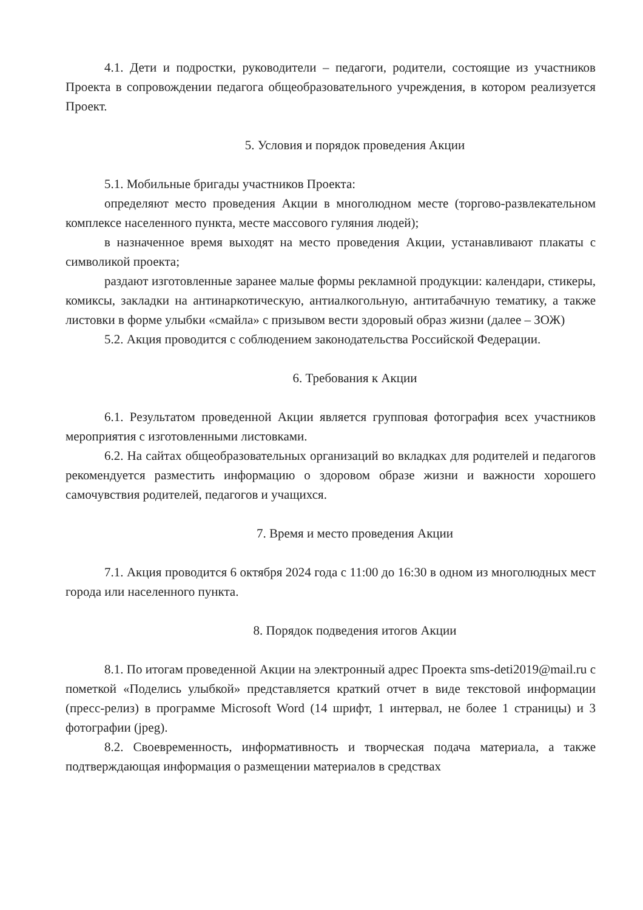4.1. Дети и подростки, руководители – педагоги, родители, состоящие из участников Проекта в сопровождении педагога общеобразовательного учреждения, в котором реализуется Проект.
5. Условия и порядок проведения Акции
5.1. Мобильные бригады участников Проекта:
определяют место проведения Акции в многолюдном месте (торгово-развлекательном комплексе населенного пункта, месте массового гуляния людей);
в назначенное время выходят на место проведения Акции, устанавливают плакаты с символикой проекта;
раздают изготовленные заранее малые формы рекламной продукции: календари, стикеры, комиксы, закладки на антинаркотическую, антиалкогольную, антитабачную тематику, а также листовки в форме улыбки «смайла» с призывом вести здоровый образ жизни (далее – ЗОЖ)
5.2. Акция проводится с соблюдением законодательства Российской Федерации.
6. Требования к Акции
6.1. Результатом проведенной Акции является групповая фотография всех участников мероприятия с изготовленными листовками.
6.2. На сайтах общеобразовательных организаций во вкладках для родителей и педагогов рекомендуется разместить информацию о здоровом образе жизни и важности хорошего самочувствия родителей, педагогов и учащихся.
7. Время и место проведения Акции
7.1. Акция проводится 6 октября 2024 года с 11:00 до 16:30 в одном из многолюдных мест города или населенного пункта.
8. Порядок подведения итогов Акции
8.1. По итогам проведенной Акции на электронный адрес Проекта sms-deti2019@mail.ru с пометкой «Поделись улыбкой» представляется краткий отчет в виде текстовой информации (пресс-релиз) в программе Microsoft Word (14 шрифт, 1 интервал, не более 1 страницы) и 3 фотографии (jpeg).
8.2. Своевременность, информативность и творческая подача материала, а также подтверждающая информация о размещении материалов в средствах